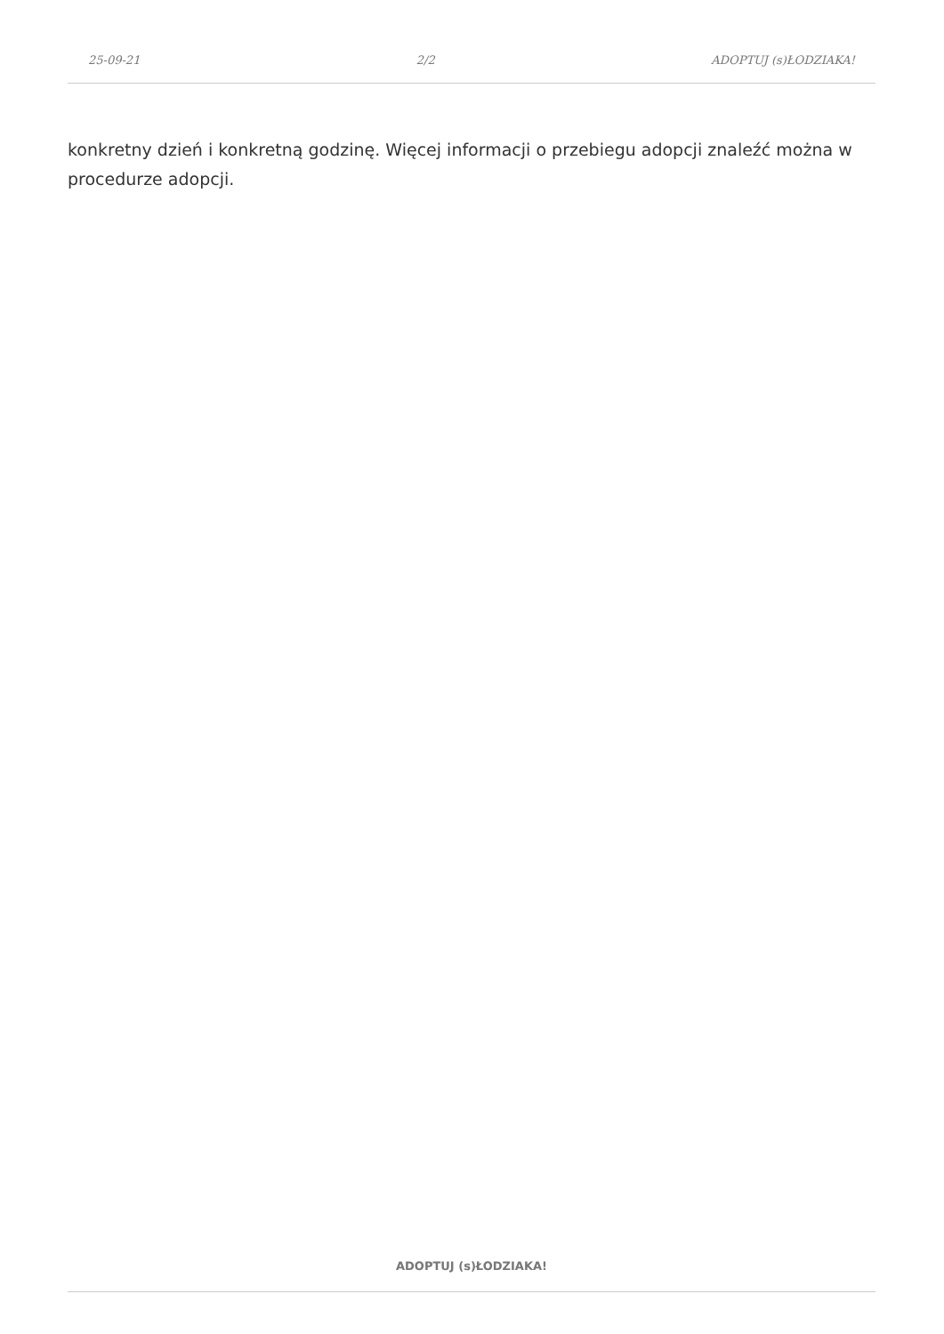25-09-21 2/2 ADOPTUJ (s)ŁODZIAKA!
konkretny dzień i konkretną godzinę. Więcej informacji o przebiegu adopcji znaleźć można w procedurze adopcji.
ADOPTUJ (s)ŁODZIAKA!